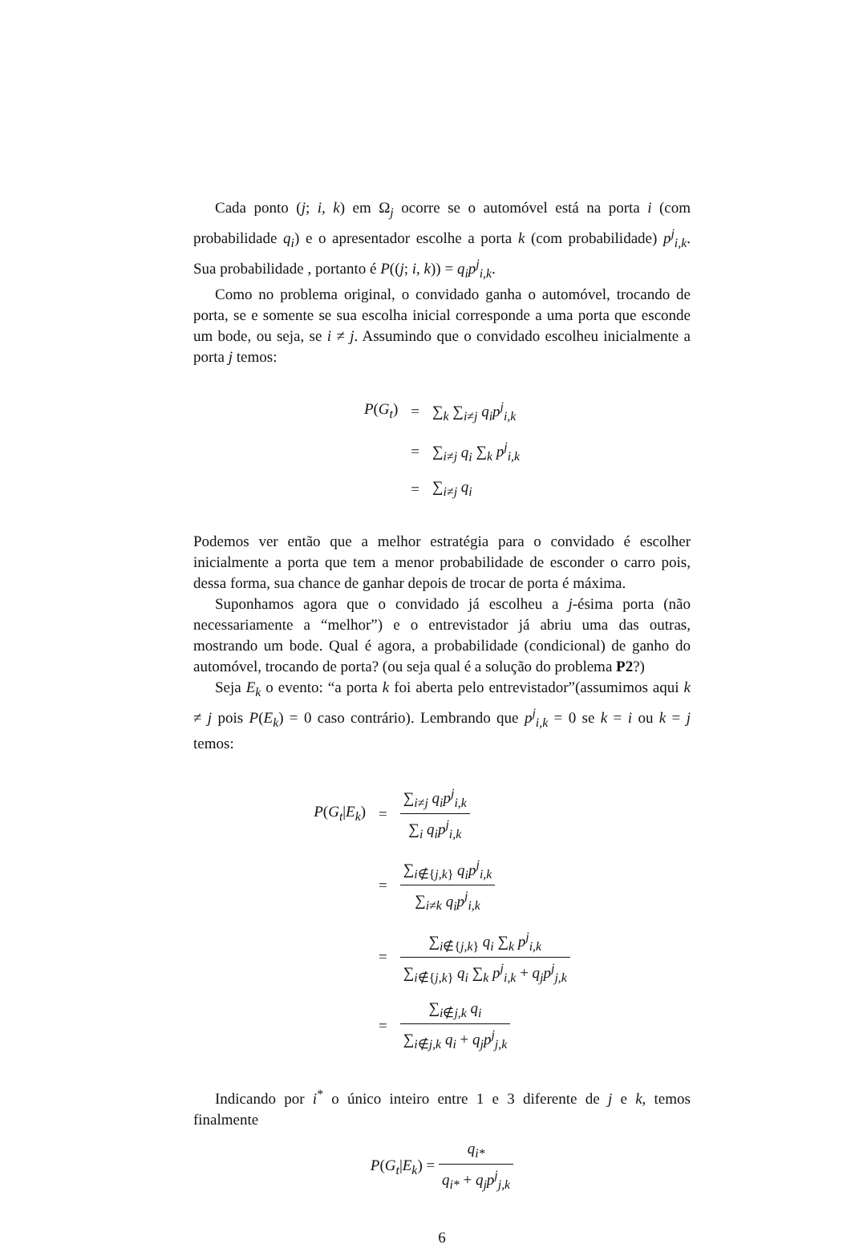Cada ponto (j; i, k) em Ω<sub>j</sub> ocorre se o automóvel está na porta i (com probabilidade q<sub>i</sub>) e o apresentador escolhe a porta k (com probabilidade) p<sup>j</sup><sub>i,k</sub>. Sua probabilidade , portanto é P((j; i, k)) = q<sub>i</sub>p<sup>j</sup><sub>i,k</sub>.
Como no problema original, o convidado ganha o automóvel, trocando de porta, se e somente se sua escolha inicial corresponde a uma porta que esconde um bode, ou seja, se i ≠ j. Assumindo que o convidado escolheu inicialmente a porta j temos:
| P ( G<sub>t</sub> ) | = | ∑<sub>k</sub> ∑<sub>i≠j</sub> q<sub>i</sub>p<sup>j</sup><sub>i,k</sub> |
| | = | ∑<sub>i≠j</sub> q<sub>i</sub> ∑<sub>k</sub> p<sup>j</sup><sub>i,k</sub> |
| | = | ∑<sub>i≠j</sub> q<sub>i</sub> |
Podemos ver então que a melhor estratégia para o convidado é escolher inicialmente a porta que tem a menor probabilidade de esconder o carro pois, dessa forma, sua chance de ganhar depois de trocar de porta é máxima.
Suponhamos agora que o convidado já escolheu a j-ésima porta (não necessariamente a “melhor”) e o entrevistador já abriu uma das outras, mostrando um bode. Qual é agora, a probabilidade (condicional) de ganho do automóvel, trocando de porta? (ou seja qual é a solução do problema P2?)
Seja E<sub>k</sub> o evento: “a porta k foi aberta pelo entrevistador”(assumimos aqui k ≠ j pois P(E<sub>k</sub>) = 0 caso contrário). Lembrando que p<sup>j</sup><sub>i,k</sub> = 0 se k = i ou k = j temos:
| P ( G<sub>t</sub> / E<sub>k</sub> ) | = | ∑<sub>i≠j</sub> q<sub>i</sub>p<sup>j</sup><sub>i,k</sub> ∑<sub>i</sub> q<sub>i</sub>p<sup>j</sup><sub>i,k</sub> |
| | = | ∑<sub>i∉{j,k}</sub> q<sub>i</sub>p<sup>j</sup><sub>i,k</sub> ∑<sub>i≠k</sub> q<sub>i</sub>p<sup>j</sup><sub>i,k</sub> |
| | = | ∑<sub>i∉{j,k}</sub> q<sub>i</sub> ∑<sub>k</sub> p<sup>j</sup><sub>i,k</sub> ∑<sub>i∉{j,k}</sub> q<sub>i</sub> ∑<sub>k</sub> p<sup>j</sup><sub>i,k</sub> + q<sub>j</sub>p<sup>j</sup><sub>j,k</sub> |
| | = | ∑<sub>i∉j,k</sub> q<sub>i</sub> ∑<sub>i∉j,k</sub> q<sub>i</sub> + q<sub>j</sub>p<sup>j</sup><sub>j,k</sub> |
Indicando por i<sup>*</sup> o único inteiro entre 1 e 3 diferente de j e k, temos finalmente
P(G<sub>t</sub>|E<sub>k</sub>) = q<sub>i*</sub> q<sub>i*</sub> + q<sub>j</sub>p<sup>j</sup><sub>j,k</sub>
6